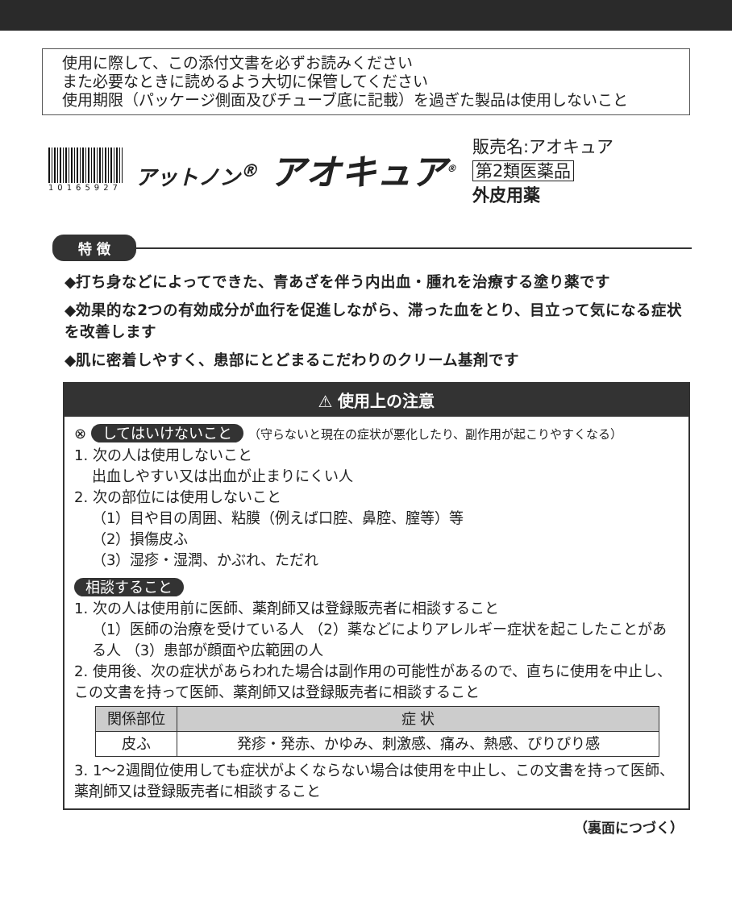使用に際して、この添付文書を必ずお読みください
また必要なときに読めるよう大切に保管してください
使用期限（パッケージ側面及びチューブ底に記載）を過ぎた製品は使用しないこと
10165927
アットノン<sup>®</sup> アオキュア<sup>®</sup>
販売名:アオキュア
第2類医薬品
外皮用薬
特 徴
◆打ち身などによってできた、青あざを伴う内出血・腫れを治療する塗り薬です
◆効果的な2つの有効成分が血行を促進しながら、滞った血をとり、目立って気になる症状を改善します
◆肌に密着しやすく、患部にとどまるこだわりのクリーム基剤です
⚠ 使用上の注意
⊗ してはいけないこと （守らないと現在の症状が悪化したり、副作用が起こりやすくなる）
1. 次の人は使用しないこと
出血しやすい又は出血が止まりにくい人
2. 次の部位には使用しないこと
（1）目や目の周囲、粘膜（例えば口腔、鼻腔、膣等）等
（2）損傷皮ふ
（3）湿疹・湿潤、かぶれ、ただれ
相談すること
1. 次の人は使用前に医師、薬剤師又は登録販売者に相談すること
（1）医師の治療を受けている人 （2）薬などによりアレルギー症状を起こしたことがある人 （3）患部が顔面や広範囲の人
2. 使用後、次の症状があらわれた場合は副作用の可能性があるので、直ちに使用を中止し、この文書を持って医師、薬剤師又は登録販売者に相談すること
| 関係部位 | 症 状 |
| --- | --- |
| 皮ふ | 発疹・発赤、かゆみ、刺激感、痛み、熱感、ぴりぴり感 |
3. 1〜2週間位使用しても症状がよくならない場合は使用を中止し、この文書を持って医師、薬剤師又は登録販売者に相談すること
（裏面につづく）